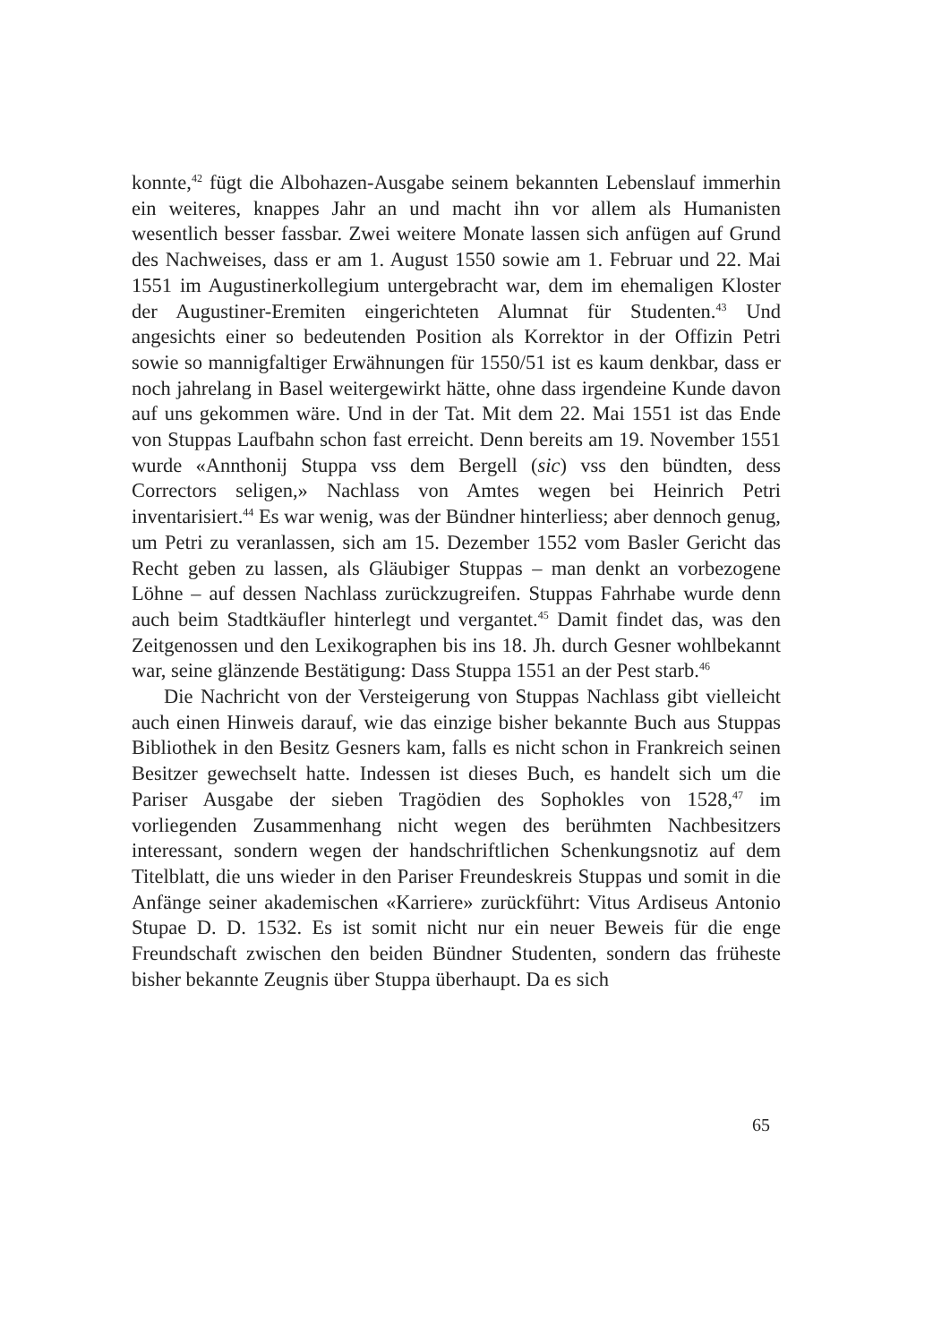konnte,<sup>42</sup> fügt die Albohazen-Ausgabe seinem bekannten Lebenslauf immerhin ein weiteres, knappes Jahr an und macht ihn vor allem als Humanisten wesentlich besser fassbar. Zwei weitere Monate lassen sich anfügen auf Grund des Nachweises, dass er am 1. August 1550 sowie am 1. Februar und 22. Mai 1551 im Augustinerkollegium untergebracht war, dem im ehemaligen Kloster der Augustiner-Eremiten eingerichteten Alumnat für Studenten.<sup>43</sup> Und angesichts einer so bedeutenden Position als Korrektor in der Offizin Petri sowie so mannigfaltiger Erwähnungen für 1550/51 ist es kaum denkbar, dass er noch jahrelang in Basel weitergewirkt hätte, ohne dass irgendeine Kunde davon auf uns gekommen wäre. Und in der Tat. Mit dem 22. Mai 1551 ist das Ende von Stuppas Laufbahn schon fast erreicht. Denn bereits am 19. November 1551 wurde «Annthonij Stuppa vss dem Bergell (sic) vss den bündten, dess Correctors seligen,» Nachlass von Amtes wegen bei Heinrich Petri inventarisiert.<sup>44</sup> Es war wenig, was der Bündner hinterliess; aber dennoch genug, um Petri zu veranlassen, sich am 15. Dezember 1552 vom Basler Gericht das Recht geben zu lassen, als Gläubiger Stuppas – man denkt an vorbezogene Löhne – auf dessen Nachlass zurückzugreifen. Stuppas Fahrhabe wurde denn auch beim Stadtkäufler hinterlegt und vergantet.<sup>45</sup> Damit findet das, was den Zeitgenossen und den Lexikographen bis ins 18. Jh. durch Gesner wohlbekannt war, seine glänzende Bestätigung: Dass Stuppa 1551 an der Pest starb.<sup>46</sup>
Die Nachricht von der Versteigerung von Stuppas Nachlass gibt vielleicht auch einen Hinweis darauf, wie das einzige bisher bekannte Buch aus Stuppas Bibliothek in den Besitz Gesners kam, falls es nicht schon in Frankreich seinen Besitzer gewechselt hatte. Indessen ist dieses Buch, es handelt sich um die Pariser Ausgabe der sieben Tragödien des Sophokles von 1528,<sup>47</sup> im vorliegenden Zusammenhang nicht wegen des berühmten Nachbesitzers interessant, sondern wegen der handschriftlichen Schenkungsnotiz auf dem Titelblatt, die uns wieder in den Pariser Freundeskreis Stuppas und somit in die Anfänge seiner akademischen «Karriere» zurückführt: Vitus Ardiseus Antonio Stupae D. D. 1532. Es ist somit nicht nur ein neuer Beweis für die enge Freundschaft zwischen den beiden Bündner Studenten, sondern das früheste bisher bekannte Zeugnis über Stuppa überhaupt. Da es sich
65